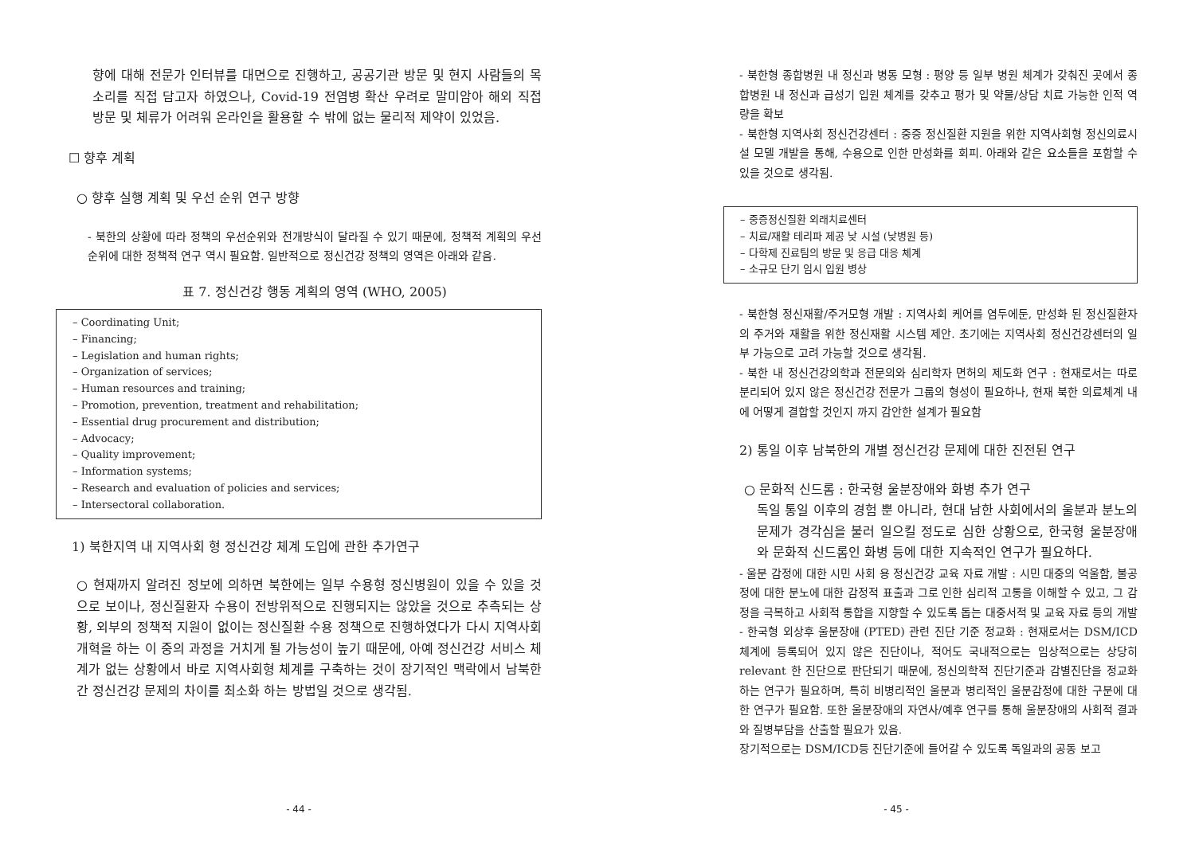향에 대해 전문가 인터뷰를 대면으로 진행하고, 공공기관 방문 및 현지 사람들의 목소리를 직접 담고자 하였으나, Covid-19 전염병 확산 우려로 말미암아 해외 직접 방문 및 체류가 어려워 온라인을 활용할 수 밖에 없는 물리적 제약이 있었음.
☐ 향후 계획
○ 향후 실행 계획 및 우선 순위 연구 방향
- 북한의 상황에 따라 정책의 우선순위와 전개방식이 달라질 수 있기 때문에, 정책적 계획의 우선 순위에 대한 정책적 연구 역시 필요함. 일반적으로 정신건강 정책의 영역은 아래와 같음.
표 7. 정신건강 행동 계획의 영역 (WHO, 2005)
– Coordinating Unit;
– Financing;
– Legislation and human rights;
– Organization of services;
– Human resources and training;
– Promotion, prevention, treatment and rehabilitation;
– Essential drug procurement and distribution;
– Advocacy;
– Quality improvement;
– Information systems;
– Research and evaluation of policies and services;
– Intersectoral collaboration.
1) 북한지역 내 지역사회 형 정신건강 체계 도입에 관한 추가연구
○ 현재까지 알려진 정보에 의하면 북한에는 일부 수용형 정신병원이 있을 수 있을 것으로 보이나, 정신질환자 수용이 전방위적으로 진행되지는 않았을 것으로 추측되는 상황, 외부의 정책적 지원이 없이는 정신질환 수용 정책으로 진행하였다가 다시 지역사회 개혁을 하는 이 중의 과정을 거치게 될 가능성이 높기 때문에, 아예 정신건강 서비스 체계가 없는 상황에서 바로 지역사회형 체계를 구축하는 것이 장기적인 맥락에서 남북한간 정신건강 문제의 차이를 최소화 하는 방법일 것으로 생각됨.
- 44 -
- 북한형 종합병원 내 정신과 병동 모형 : 평양 등 일부 병원 체계가 갖춰진 곳에서 종합병원 내 정신과 급성기 입원 체계를 갖추고 평가 및 약물/상담 치료 가능한 인적 역량을 확보
- 북한형 지역사회 정신건강센터 : 중증 정신질환 지원을 위한 지역사회형 정신의료시설 모델 개발을 통해, 수용으로 인한 만성화를 회피. 아래와 같은 요소들을 포함할 수 있을 것으로 생각됨.
– 중증정신질환 외래치료센터
– 치료/재활 테리파 제공 낮 시설 (낮병원 등)
– 다학제 진료팀의 방문 및 응급 대응 체계
– 소규모 단기 임시 입원 병상
- 북한형 정신재활/주거모형 개발 : 지역사회 케어를 염두에둔, 만성화 된 정신질환자의 주거와 재활을 위한 정신재활 시스템 제안. 초기에는 지역사회 정신건강센터의 일부 가능으로 고려 가능할 것으로 생각됨.
- 북한 내 정신건강의학과 전문의와 심리학자 면허의 제도화 연구 : 현재로서는 따로 분리되어 있지 않은 정신건강 전문가 그룹의 형성이 필요하나, 현재 북한 의료체계 내에 어떻게 결합할 것인지 까지 감안한 설계가 필요함
2) 통일 이후 남북한의 개별 정신건강 문제에 대한 진전된 연구
○ 문화적 신드롬 : 한국형 울분장애와 화병 추가 연구
독일 통일 이후의 경험 뿐 아니라, 현대 남한 사회에서의 울분과 분노의 문제가 경각심을 불러 일으킬 정도로 심한 상황으로, 한국형 울분장애와 문화적 신드롬인 화병 등에 대한 지속적인 연구가 필요하다.
- 울분 감정에 대한 시민 사회 용 정신건강 교육 자료 개발 : 시민 대중의 억울함, 불공정에 대한 분노에 대한 감정적 표출과 그로 인한 심리적 고통을 이해할 수 있고, 그 감정을 극복하고 사회적 통합을 지향할 수 있도록 돕는 대중서적 및 교육 자료 등의 개발
- 한국형 외상후 울분장애 (PTED) 관련 진단 기준 정교화 : 현재로서는 DSM/ICD 체계에 등록되어 있지 않은 진단이나, 적어도 국내적으로는 임상적으로는 상당히 relevant 한 진단으로 판단되기 때문에, 정신의학적 진단기준과 감별진단을 정교화하는 연구가 필요하며, 특히 비병리적인 울분과 병리적인 울분감정에 대한 구분에 대한 연구가 필요함. 또한 울분장애의 자연사/예후 연구를 통해 울분장애의 사회적 결과와 질병부담을 산출할 필요가 있음.
장기적으로는 DSM/ICD등 진단기준에 들어갈 수 있도록 독일과의 공동 보고
- 45 -